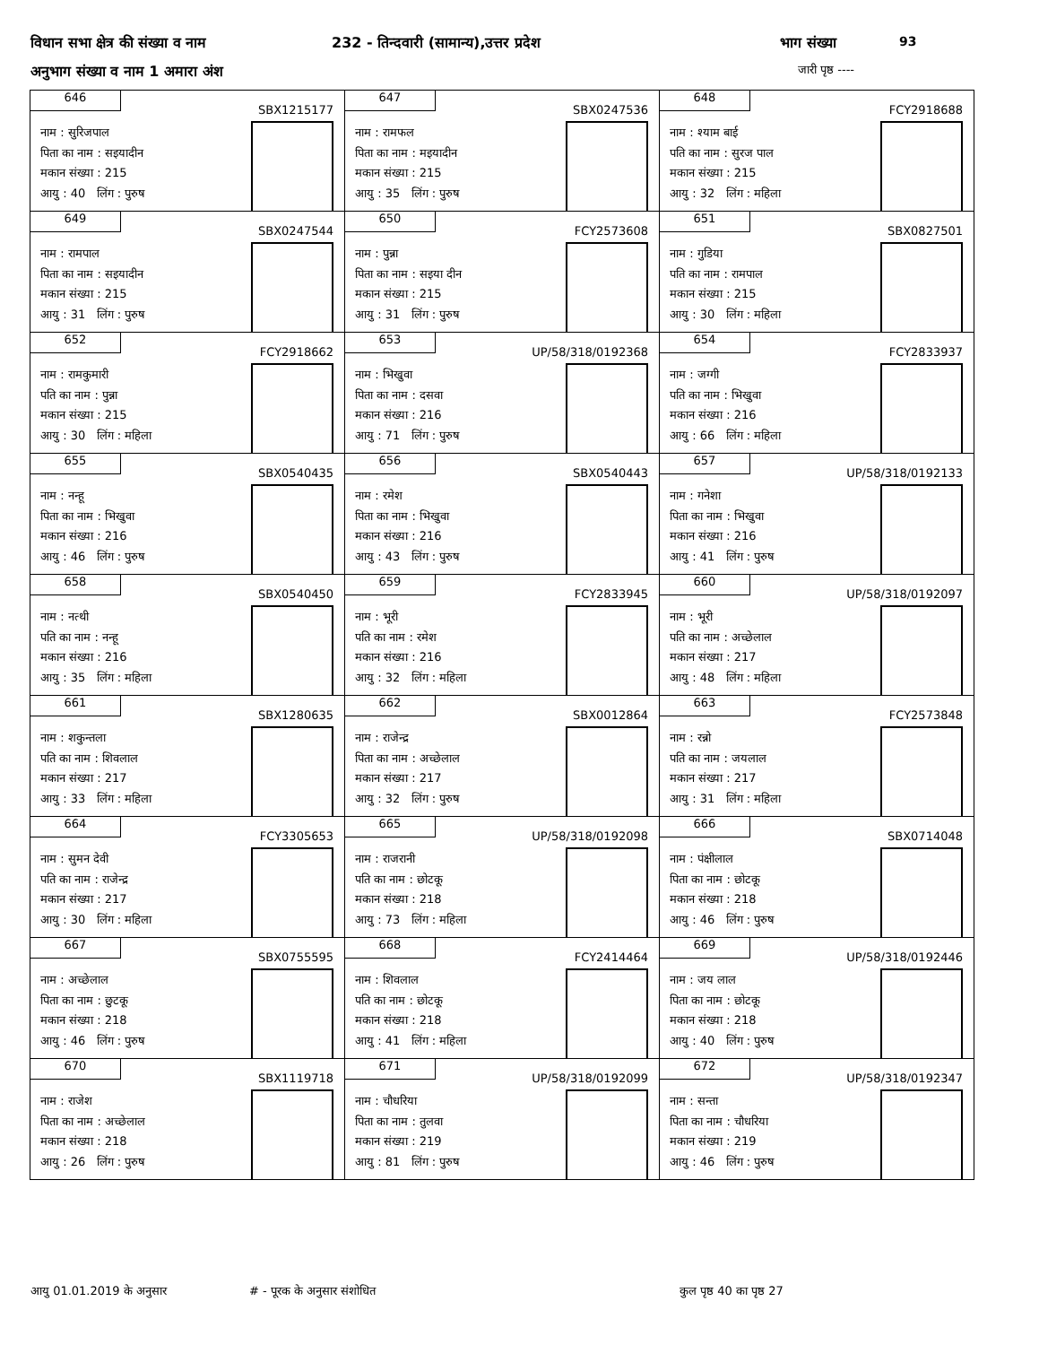विधान सभा क्षेत्र की संख्या व नाम
232 - तिन्दवारी (सामान्य),उत्तर प्रदेश
भाग संख्या 93
अनुभाग संख्या व नाम 1 अमारा अंश
जारी पृष्ठ ----
| 646 SBX1215177 नाम : सुरिजपाल पिता का नाम : सइयादीन मकान संख्या : 215 आयु : 40 लिंग : पुरुष | 647 SBX0247536 नाम : रामफल पिता का नाम : मइयादीन मकान संख्या : 215 आयु : 35 लिंग : पुरुष | 648 FCY2918688 नाम : श्याम बाई पति का नाम : सुरज पाल मकान संख्या : 215 आयु : 32 लिंग : महिला |
| 649 SBX0247544 नाम : रामपाल पिता का नाम : सइयादीन मकान संख्या : 215 आयु : 31 लिंग : पुरुष | 650 FCY2573608 नाम : पुन्ना पिता का नाम : सइया दीन मकान संख्या : 215 आयु : 31 लिंग : पुरुष | 651 SBX0827501 नाम : गुडिया पति का नाम : रामपाल मकान संख्या : 215 आयु : 30 लिंग : महिला |
| 652 FCY2918662 नाम : रामकुमारी पति का नाम : पुन्ना मकान संख्या : 215 आयु : 30 लिंग : महिला | 653 UP/58/318/0192368 नाम : भिखुवा पिता का नाम : दसवा मकान संख्या : 216 आयु : 71 लिंग : पुरुष | 654 FCY2833937 नाम : जग्गी पति का नाम : भिखुवा मकान संख्या : 216 आयु : 66 लिंग : महिला |
| 655 SBX0540435 नाम : नन्हू पिता का नाम : भिखुवा मकान संख्या : 216 आयु : 46 लिंग : पुरुष | 656 SBX0540443 नाम : रमेश पिता का नाम : भिखुवा मकान संख्या : 216 आयु : 43 लिंग : पुरुष | 657 UP/58/318/0192133 नाम : गनेशा पिता का नाम : भिखुवा मकान संख्या : 216 आयु : 41 लिंग : पुरुष |
| 658 SBX0540450 नाम : नत्थी पति का नाम : नन्हू मकान संख्या : 216 आयु : 35 लिंग : महिला | 659 FCY2833945 नाम : भूरी पति का नाम : रमेश मकान संख्या : 216 आयु : 32 लिंग : महिला | 660 UP/58/318/0192097 नाम : भूरी पति का नाम : अच्छेलाल मकान संख्या : 217 आयु : 48 लिंग : महिला |
| 661 SBX1280635 नाम : शकुन्तला पति का नाम : शिवलाल मकान संख्या : 217 आयु : 33 लिंग : महिला | 662 SBX0012864 नाम : राजेन्द्र पिता का नाम : अच्छेलाल मकान संख्या : 217 आयु : 32 लिंग : पुरुष | 663 FCY2573848 नाम : रन्नो पति का नाम : जयलाल मकान संख्या : 217 आयु : 31 लिंग : महिला |
| 664 FCY3305653 नाम : सुमन देवी पति का नाम : राजेन्द्र मकान संख्या : 217 आयु : 30 लिंग : महिला | 665 UP/58/318/0192098 नाम : राजरानी पति का नाम : छोटकू मकान संख्या : 218 आयु : 73 लिंग : महिला | 666 SBX0714048 नाम : पंक्षीलाल पिता का नाम : छोटकू मकान संख्या : 218 आयु : 46 लिंग : पुरुष |
| 667 SBX0755595 नाम : अच्छेलाल पिता का नाम : छुटकू मकान संख्या : 218 आयु : 46 लिंग : पुरुष | 668 FCY2414464 नाम : शिवलाल पति का नाम : छोटकू मकान संख्या : 218 आयु : 41 लिंग : महिला | 669 UP/58/318/0192446 नाम : जय लाल पिता का नाम : छोटकू मकान संख्या : 218 आयु : 40 लिंग : पुरुष |
| 670 SBX1119718 नाम : राजेश पिता का नाम : अच्छेलाल मकान संख्या : 218 आयु : 26 लिंग : पुरुष | 671 UP/58/318/0192099 नाम : चौधरिया पिता का नाम : तुलवा मकान संख्या : 219 आयु : 81 लिंग : पुरुष | 672 UP/58/318/0192347 नाम : सन्ता पिता का नाम : चौधरिया मकान संख्या : 219 आयु : 46 लिंग : पुरुष |
आयु 01.01.2019 के अनुसार # - पूरक के अनुसार संशोधित कुल पृष्ठ 40 का पृष्ठ 27